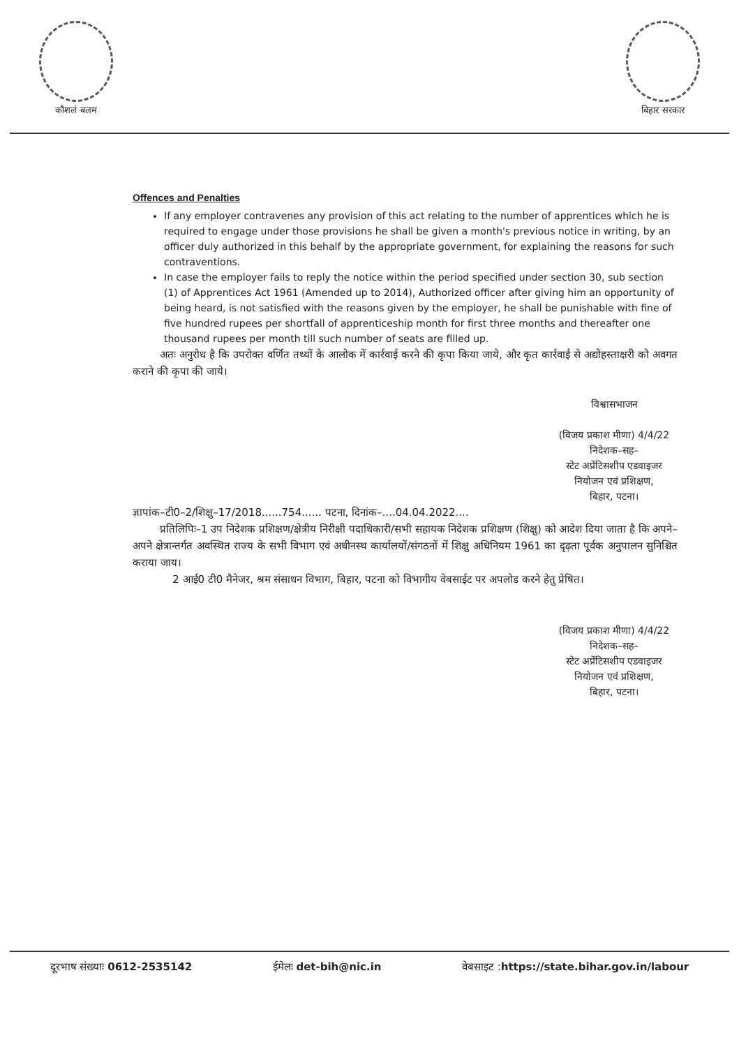कौशलं बलम बिहार सरकार
Offences and Penalties
If any employer contravenes any provision of this act relating to the number of apprentices which he is required to engage under those provisions he shall be given a month's previous notice in writing, by an officer duly authorized in this behalf by the appropriate government, for explaining the reasons for such contraventions.
In case the employer fails to reply the notice within the period specified under section 30, sub section (1) of Apprentices Act 1961 (Amended up to 2014), Authorized officer after giving him an opportunity of being heard, is not satisfied with the reasons given by the employer, he shall be punishable with fine of five hundred rupees per shortfall of apprenticeship month for first three months and thereafter one thousand rupees per month till such number of seats are filled up.
अतः अनुरोध है कि उपरोक्त वर्णित तथ्यों के आलोक में कार्रवाई करने की कृपा किया जाये, और कृत कार्रवाई से अद्योहस्ताक्षरी को अवगत कराने की कृपा की जाये।
विश्वासभाजन
(विजय प्रकाश मीणा) 4/4/22
निदेशक–सह–
स्टेट अप्रेंटिसशीप एडवाइजर
नियोजन एवं प्रशिक्षण,
बिहार, पटना।
ज्ञापांक–टी0–2/शिक्षु–17/2018......754...... पटना, दिनांक–....04.04.2022....
प्रतिलिपिः–1 उप निदेशक प्रशिक्षण/क्षेत्रीय निरीक्षी पदाधिकारी/सभी सहायक निदेशक प्रशिक्षण (शिक्षु) को आदेश दिया जाता है कि अपने–अपने क्षेत्रान्तर्गत अवस्थित राज्य के सभी विभाग एवं अधीनस्थ कार्यालयों/संगठनों में शिक्षु अधिनियम 1961 का दृढ़ता पूर्वक अनुपालन सुनिश्चित कराया जाय।
2 आई0 टी0 मैनेजर, श्रम संसाधन विभाग, बिहार, पटना को विभागीय वेबसाईट पर अपलोड करने हेतु प्रेषित।
(विजय प्रकाश मीणा) 4/4/22
निदेशक–सह–
स्टेट अप्रेंटिसशीप एडवाइजर
नियोजन एवं प्रशिक्षण,
बिहार, पटना।
दूरभाष संख्याः 0612-2535142 ईमेलः det-bih@nic.in वेबसाइट :https://state.bihar.gov.in/labour